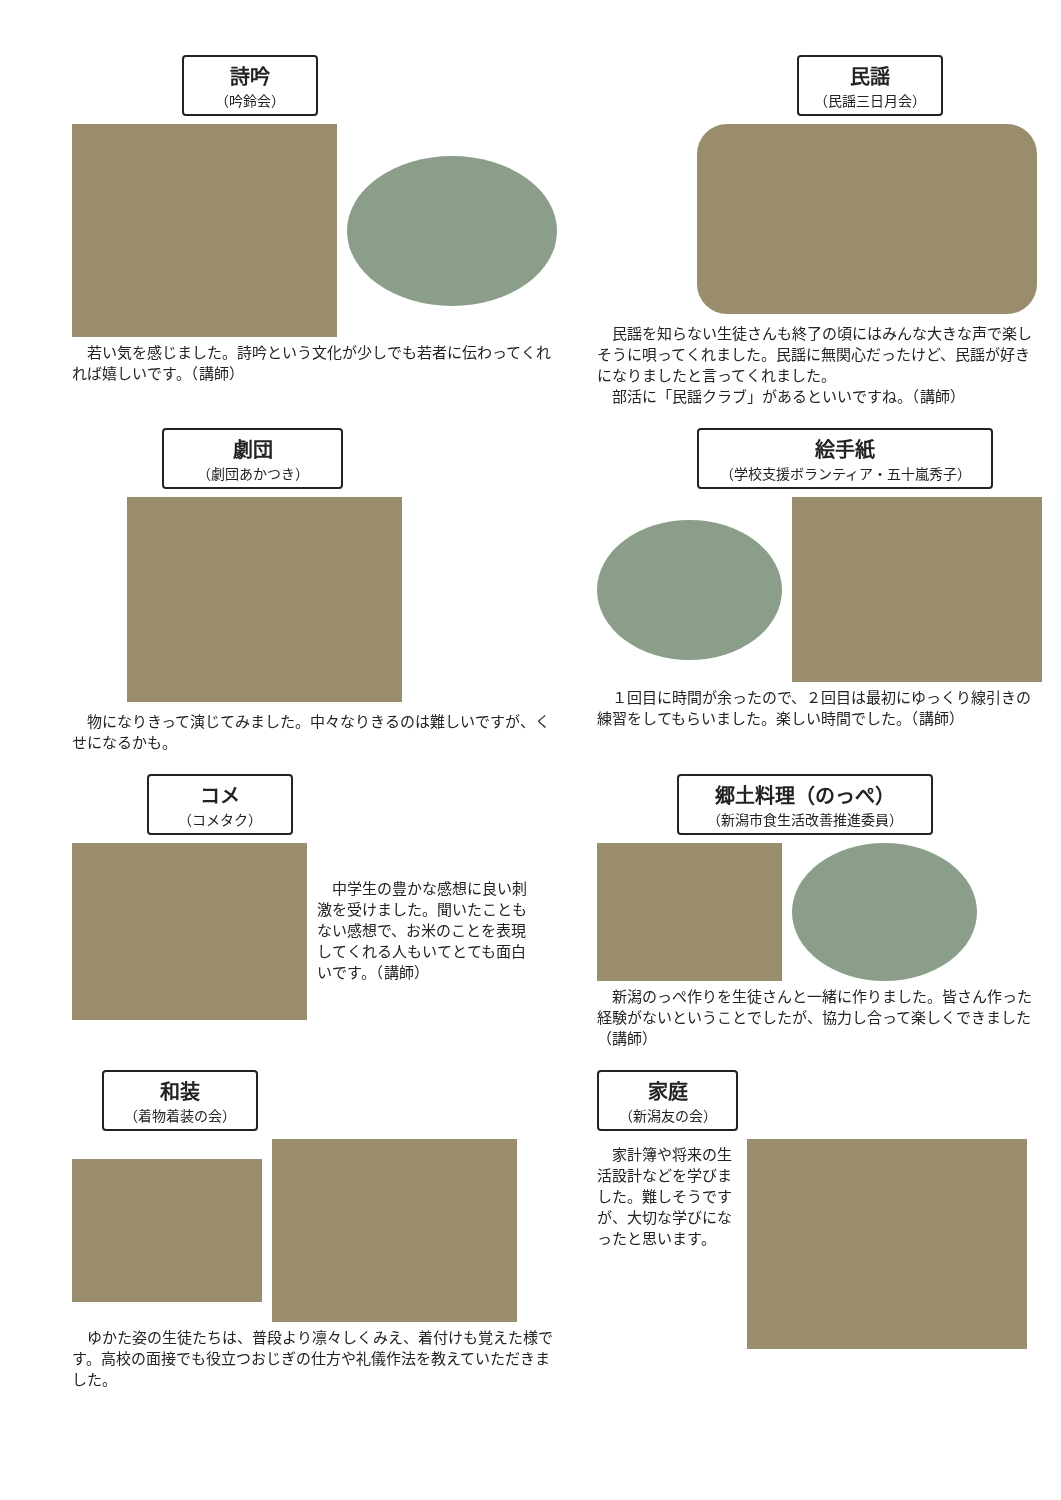詩吟
（吟鈴会）
　若い気を感じました。詩吟という文化が少しでも若者に伝わってくれれば嬉しいです。（講師）
民謡
（民謡三日月会）
　民謡を知らない生徒さんも終了の頃にはみんな大きな声で楽しそうに唄ってくれました。民謡に無関心だったけど、民謡が好きになりましたと言ってくれました。
　部活に「民謡クラブ」があるといいですね。（講師）
劇団
（劇団あかつき）
　物になりきって演じてみました。中々なりきるのは難しいですが、くせになるかも。
絵手紙
（学校支援ボランティア・五十嵐秀子）
　１回目に時間が余ったので、２回目は最初にゆっくり線引きの練習をしてもらいました。楽しい時間でした。（講師）
コメ
（コメタク）
　中学生の豊かな感想に良い刺激を受けました。聞いたこともない感想で、お米のことを表現してくれる人もいてとても面白いです。（講師）
郷土料理（のっぺ）
（新潟市食生活改善推進委員）
　新潟のっぺ作りを生徒さんと一緒に作りました。皆さん作った経験がないということでしたが、協力し合って楽しくできました（講師）
和装
（着物着装の会）
　ゆかた姿の生徒たちは、普段より凛々しくみえ、着付けも覚えた様です。高校の面接でも役立つおじぎの仕方や礼儀作法を教えていただきました。
家庭
（新潟友の会）
　家計簿や将来の生活設計などを学びました。難しそうですが、大切な学びになったと思います。